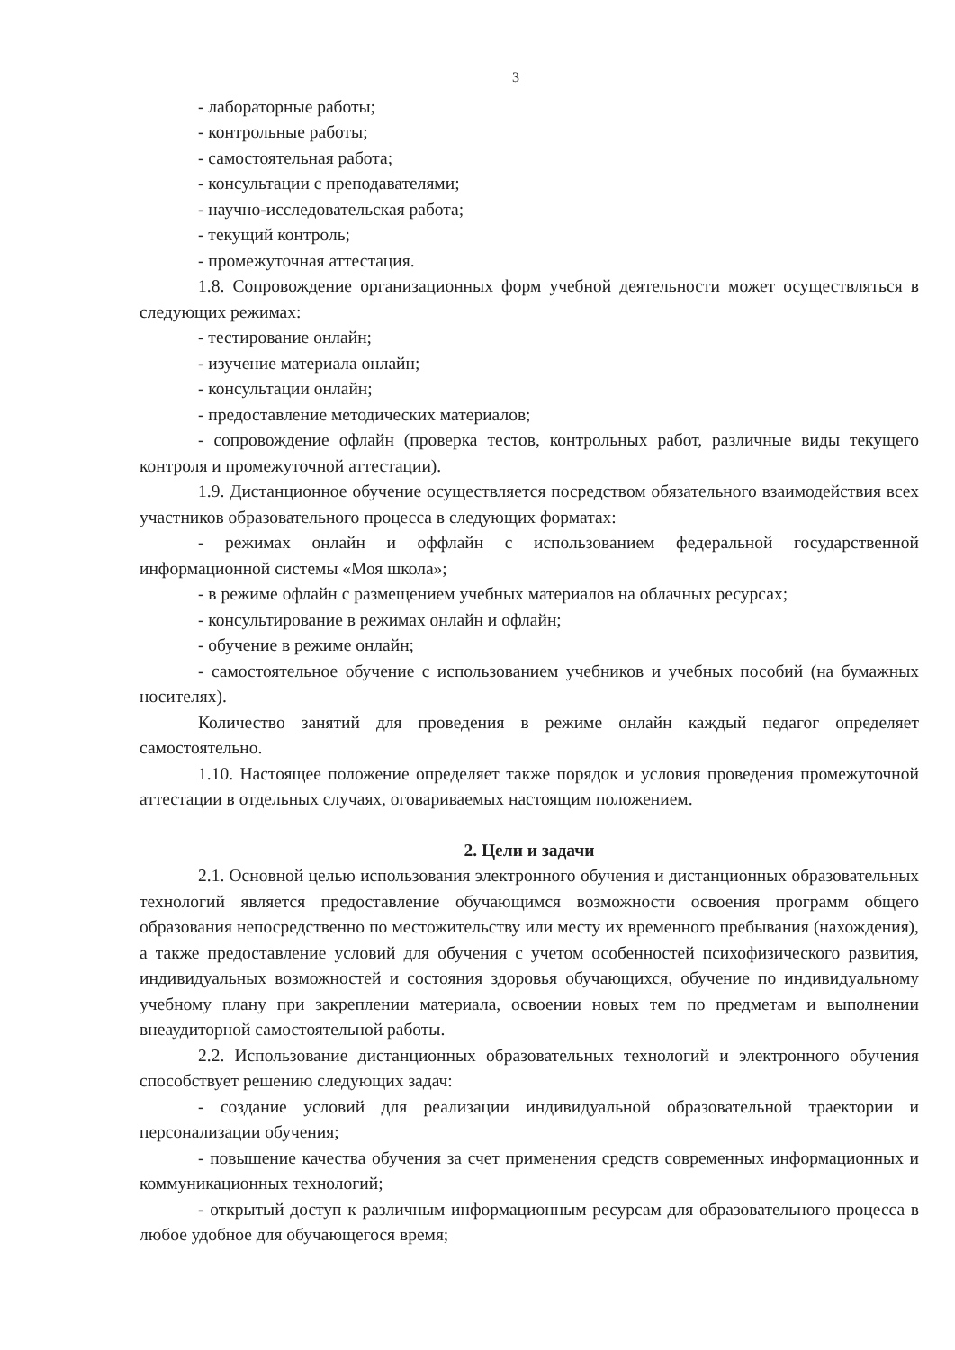3
- лабораторные работы;
- контрольные работы;
- самостоятельная работа;
- консультации с преподавателями;
- научно-исследовательская работа;
- текущий контроль;
- промежуточная аттестация.
1.8. Сопровождение организационных форм учебной деятельности может осуществляться в следующих режимах:
- тестирование онлайн;
- изучение материала онлайн;
- консультации онлайн;
- предоставление методических материалов;
- сопровождение офлайн (проверка тестов, контрольных работ, различные виды текущего контроля и промежуточной аттестации).
1.9. Дистанционное обучение осуществляется посредством обязательного взаимодействия всех участников образовательного процесса в следующих форматах:
- режимах онлайн и оффлайн с использованием федеральной государственной информационной системы «Моя школа»;
- в режиме офлайн с размещением учебных материалов на облачных ресурсах;
- консультирование в режимах онлайн и офлайн;
- обучение в режиме онлайн;
- самостоятельное обучение с использованием учебников и учебных пособий (на бумажных носителях).
Количество занятий для проведения в режиме онлайн каждый педагог определяет самостоятельно.
1.10. Настоящее положение определяет также порядок и условия проведения промежуточной аттестации в отдельных случаях, оговариваемых настоящим положением.
2. Цели и задачи
2.1. Основной целью использования электронного обучения и дистанционных образовательных технологий является предоставление обучающимся возможности освоения программ общего образования непосредственно по местожительству или месту их временного пребывания (нахождения), а также предоставление условий для обучения с учетом особенностей психофизического развития, индивидуальных возможностей и состояния здоровья обучающихся, обучение по индивидуальному учебному плану при закреплении материала, освоении новых тем по предметам и выполнении внеаудиторной самостоятельной работы.
2.2. Использование дистанционных образовательных технологий и электронного обучения способствует решению следующих задач:
- создание условий для реализации индивидуальной образовательной траектории и персонализации обучения;
- повышение качества обучения за счет применения средств современных информационных и коммуникационных технологий;
- открытый доступ к различным информационным ресурсам для образовательного процесса в любое удобное для обучающегося время;